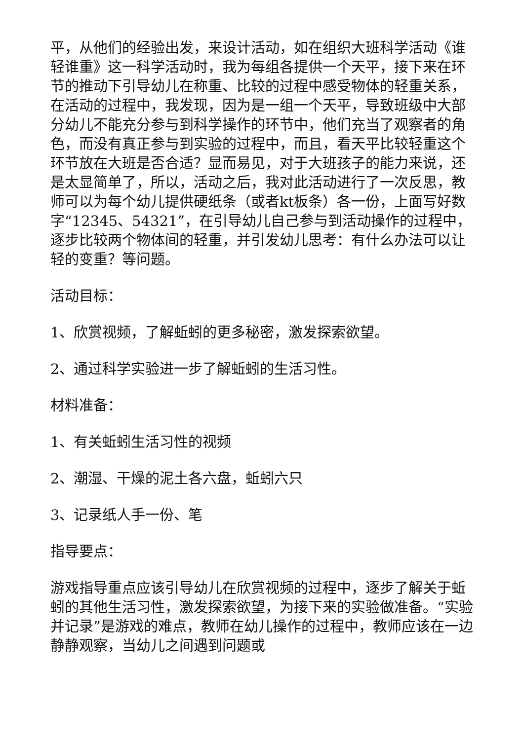平，从他们的经验出发，来设计活动，如在组织大班科学活动《谁轻谁重》这一科学活动时，我为每组各提供一个天平，接下来在环节的推动下引导幼儿在称重、比较的过程中感受物体的轻重关系，在活动的过程中，我发现，因为是一组一个天平，导致班级中大部分幼儿不能充分参与到科学操作的环节中，他们充当了观察者的角色，而没有真正参与到实验的过程中，而且，看天平比较轻重这个环节放在大班是否合适？显而易见，对于大班孩子的能力来说，还是太显简单了，所以，活动之后，我对此活动进行了一次反思，教师可以为每个幼儿提供硬纸条（或者kt板条）各一份，上面写好数字“12345、54321”，在引导幼儿自己参与到活动操作的过程中，逐步比较两个物体间的轻重，并引发幼儿思考：有什么办法可以让轻的变重？等问题。
活动目标：
1、欣赏视频，了解蚯蚓的更多秘密，激发探索欲望。
2、通过科学实验进一步了解蚯蚓的生活习性。
材料准备：
1、有关蚯蚓生活习性的视频
2、潮湿、干燥的泥土各六盘，蚯蚓六只
3、记录纸人手一份、笔
指导要点：
游戏指导重点应该引导幼儿在欣赏视频的过程中，逐步了解关于蚯蚓的其他生活习性，激发探索欲望，为接下来的实验做准备。“实验并记录”是游戏的难点，教师在幼儿操作的过程中，教师应该在一边静静观察，当幼儿之间遇到问题或